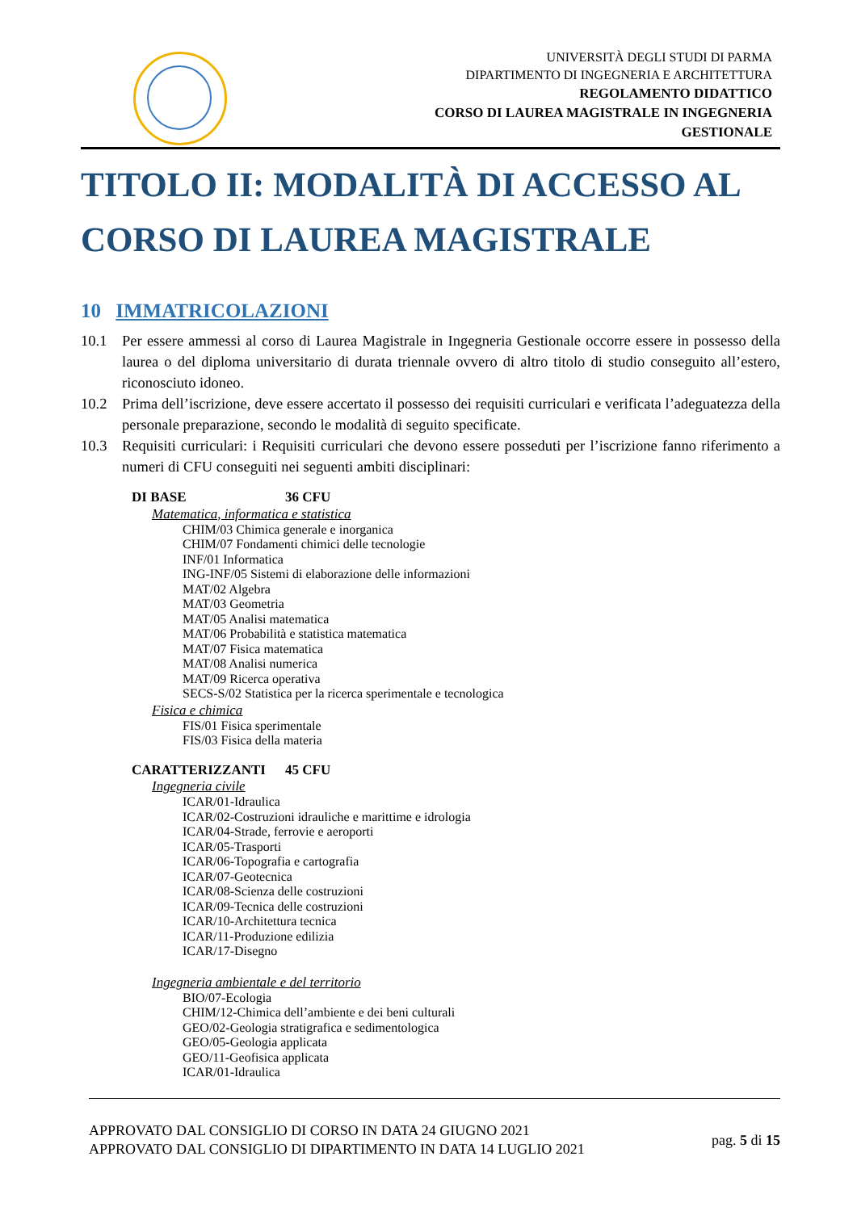UNIVERSITÀ DEGLI STUDI DI PARMA
DIPARTIMENTO DI INGEGNERIA E ARCHITETTURA
REGOLAMENTO DIDATTICO
CORSO DI LAUREA MAGISTRALE IN INGEGNERIA
GESTIONALE
TITOLO II: MODALITÀ DI ACCESSO AL CORSO DI LAUREA MAGISTRALE
10 IMMATRICOLAZIONI
10.1 Per essere ammessi al corso di Laurea Magistrale in Ingegneria Gestionale occorre essere in possesso della laurea o del diploma universitario di durata triennale ovvero di altro titolo di studio conseguito all’estero, riconosciuto idoneo.
10.2 Prima dell’iscrizione, deve essere accertato il possesso dei requisiti curriculari e verificata l’adeguatezza della personale preparazione, secondo le modalità di seguito specificate.
10.3 Requisiti curriculari: i Requisiti curriculari che devono essere posseduti per l’iscrizione fanno riferimento a numeri di CFU conseguiti nei seguenti ambiti disciplinari:
DI BASE 36 CFU
Matematica, informatica e statistica
CHIM/03 Chimica generale e inorganica
CHIM/07 Fondamenti chimici delle tecnologie
INF/01 Informatica
ING-INF/05 Sistemi di elaborazione delle informazioni
MAT/02 Algebra
MAT/03 Geometria
MAT/05 Analisi matematica
MAT/06 Probabilità e statistica matematica
MAT/07 Fisica matematica
MAT/08 Analisi numerica
MAT/09 Ricerca operativa
SECS-S/02 Statistica per la ricerca sperimentale e tecnologica
Fisica e chimica
FIS/01 Fisica sperimentale
FIS/03 Fisica della materia
CARATTERIZZANTI 45 CFU
Ingegneria civile
ICAR/01-Idraulica
ICAR/02-Costruzioni idrauliche e marittime e idrologia
ICAR/04-Strade, ferrovie e aeroporti
ICAR/05-Trasporti
ICAR/06-Topografia e cartografia
ICAR/07-Geotecnica
ICAR/08-Scienza delle costruzioni
ICAR/09-Tecnica delle costruzioni
ICAR/10-Architettura tecnica
ICAR/11-Produzione edilizia
ICAR/17-Disegno
Ingegneria ambientale e del territorio
BIO/07-Ecologia
CHIM/12-Chimica dell’ambiente e dei beni culturali
GEO/02-Geologia stratigrafica e sedimentologica
GEO/05-Geologia applicata
GEO/11-Geofisica applicata
ICAR/01-Idraulica
APPROVATO DAL CONSIGLIO DI CORSO IN DATA 24 GIUGNO 2021
APPROVATO DAL CONSIGLIO DI DIPARTIMENTO IN DATA 14 LUGLIO 2021
pag. 5 di 15